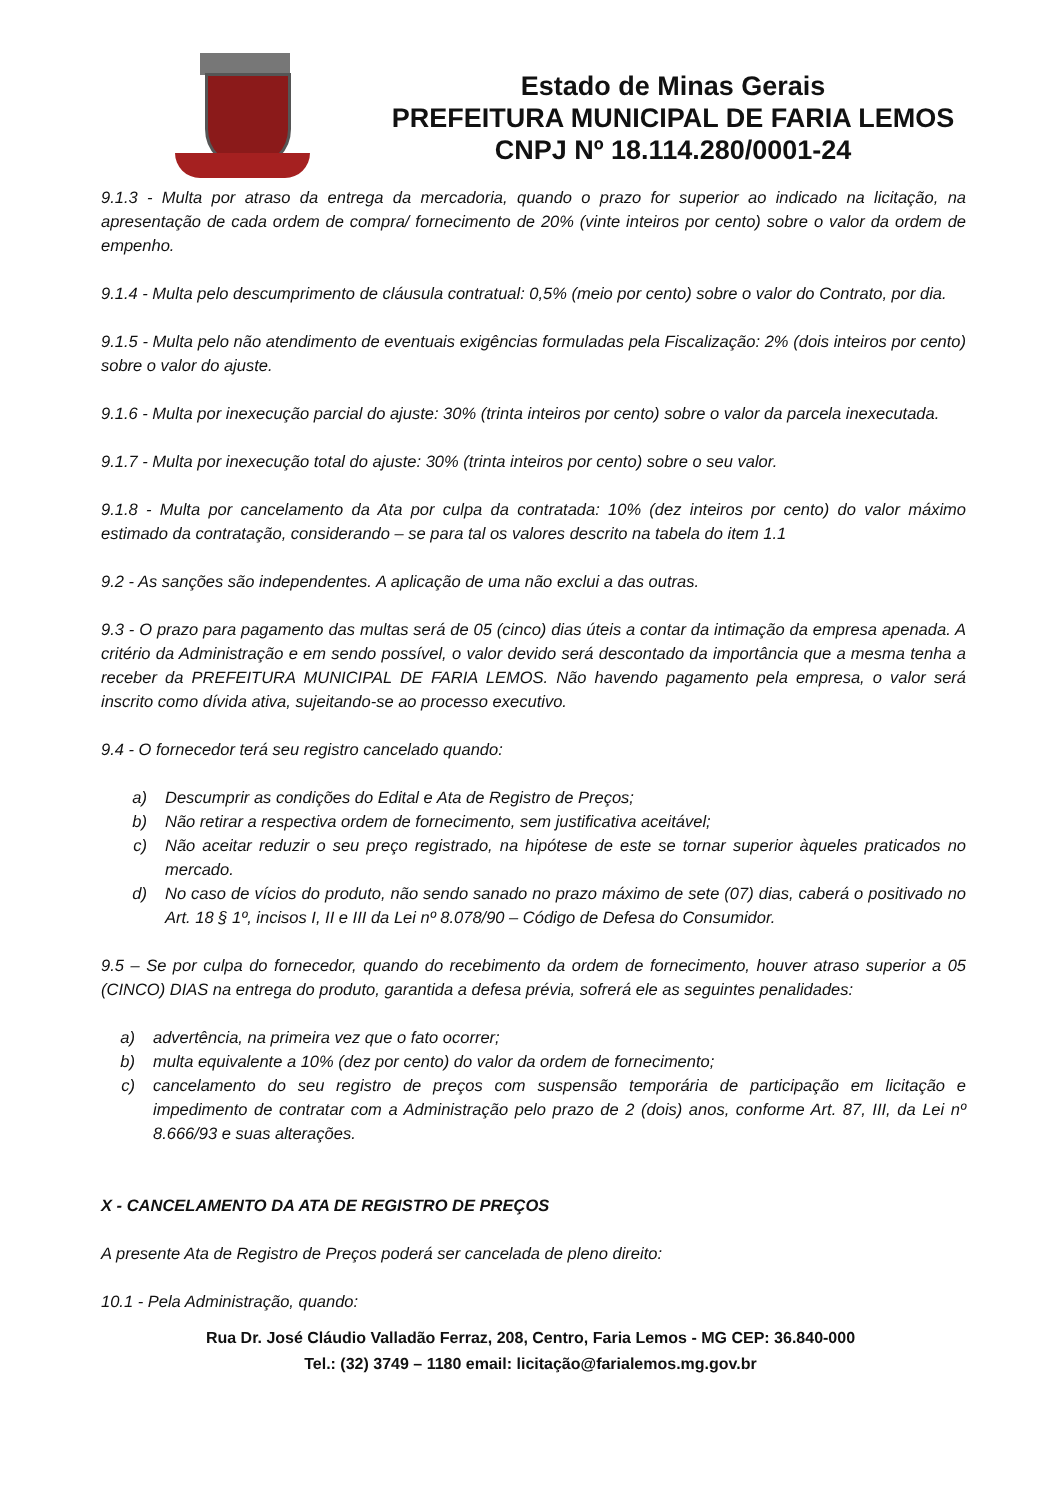Estado de Minas Gerais
PREFEITURA MUNICIPAL DE FARIA LEMOS
CNPJ Nº 18.114.280/0001-24
9.1.3 - Multa por atraso da entrega da mercadoria, quando o prazo for superior ao indicado na licitação, na apresentação de cada ordem de compra/ fornecimento de 20% (vinte inteiros por cento) sobre o valor da ordem de empenho.
9.1.4 - Multa pelo descumprimento de cláusula contratual: 0,5% (meio por cento) sobre o valor do Contrato, por dia.
9.1.5 - Multa pelo não atendimento de eventuais exigências formuladas pela Fiscalização: 2% (dois inteiros por cento) sobre o valor do ajuste.
9.1.6 - Multa por inexecução parcial do ajuste: 30% (trinta inteiros por cento) sobre o valor da parcela inexecutada.
9.1.7 - Multa por inexecução total do ajuste: 30% (trinta inteiros por cento) sobre o seu valor.
9.1.8 - Multa por cancelamento da Ata por culpa da contratada: 10% (dez inteiros por cento) do valor máximo estimado da contratação, considerando – se para tal os valores descrito na tabela do item 1.1
9.2 - As sanções são independentes. A aplicação de uma não exclui a das outras.
9.3 - O prazo para pagamento das multas será de 05 (cinco) dias úteis a contar da intimação da empresa apenada. A critério da Administração e em sendo possível, o valor devido será descontado da importância que a mesma tenha a receber da PREFEITURA MUNICIPAL DE FARIA LEMOS. Não havendo pagamento pela empresa, o valor será inscrito como dívida ativa, sujeitando-se ao processo executivo.
9.4 - O fornecedor terá seu registro cancelado quando:
a) Descumprir as condições do Edital e Ata de Registro de Preços;
b) Não retirar a respectiva ordem de fornecimento, sem justificativa aceitável;
c) Não aceitar reduzir o seu preço registrado, na hipótese de este se tornar superior àqueles praticados no mercado.
d) No caso de vícios do produto, não sendo sanado no prazo máximo de sete (07) dias, caberá o positivado no Art. 18 § 1º, incisos I, II e III da Lei nº 8.078/90 – Código de Defesa do Consumidor.
9.5 – Se por culpa do fornecedor, quando do recebimento da ordem de fornecimento, houver atraso superior a 05 (CINCO) DIAS na entrega do produto, garantida a defesa prévia, sofrerá ele as seguintes penalidades:
a) advertência, na primeira vez que o fato ocorrer;
b) multa equivalente a 10% (dez por cento) do valor da ordem de fornecimento;
c) cancelamento do seu registro de preços com suspensão temporária de participação em licitação e impedimento de contratar com a Administração pelo prazo de 2 (dois) anos, conforme Art. 87, III, da Lei nº 8.666/93 e suas alterações.
X - CANCELAMENTO DA ATA DE REGISTRO DE PREÇOS
A presente Ata de Registro de Preços poderá ser cancelada de pleno direito:
10.1 - Pela Administração, quando:
Rua Dr. José Cláudio Valladão Ferraz, 208, Centro, Faria Lemos - MG CEP: 36.840-000
Tel.: (32) 3749 – 1180 email: licitação@farialemos.mg.gov.br